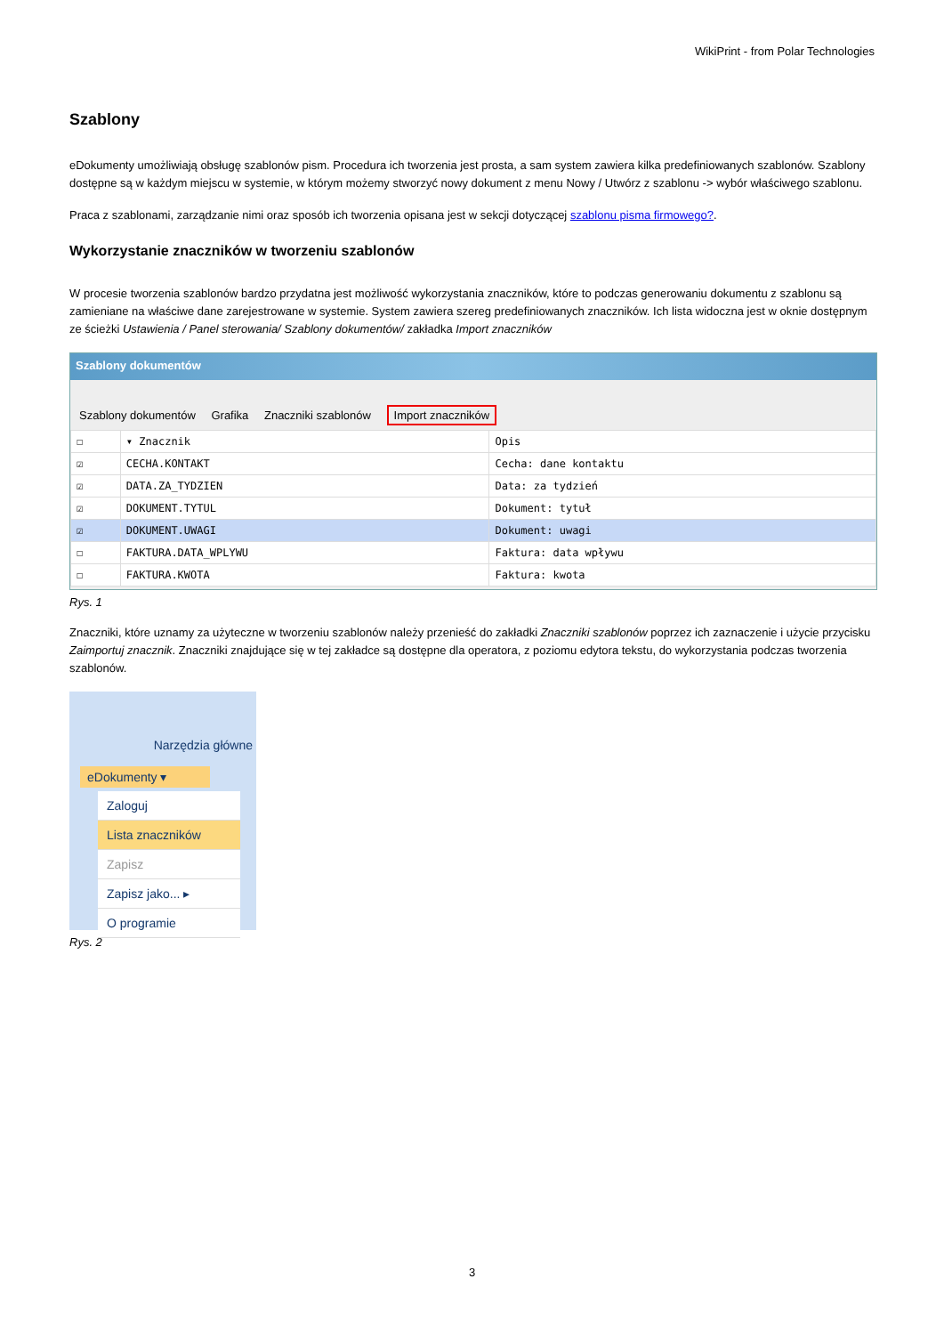WikiPrint - from Polar Technologies
Szablony
eDokumenty umożliwiają obsługę szablonów pism. Procedura ich tworzenia jest prosta, a sam system zawiera kilka predefiniowanych szablonów. Szablony dostępne są w każdym miejscu w systemie, w którym możemy stworzyć nowy dokument z menu Nowy / Utwórz z szablonu -> wybór właściwego szablonu.
Praca z szablonami, zarządzanie nimi oraz sposób ich tworzenia opisana jest w sekcji dotyczącej szablonu pisma firmowego?.
Wykorzystanie znaczników w tworzeniu szablonów
W procesie tworzenia szablonów bardzo przydatna jest możliwość wykorzystania znaczników, które to podczas generowaniu dokumentu z szablonu są zamieniane na właściwe dane zarejestrowane w systemie. System zawiera szereg predefiniowanych znaczników. Ich lista widoczna jest w oknie dostępnym ze ścieżki Ustawienia / Panel sterowania/ Szablony dokumentów/ zakładka Import znaczników
Szablony dokumentów
Szablony dokumentów Grafika Znaczniki szablonów Import znaczników
| ☐ | ▾ Znacznik | Opis |
| --- | --- | --- |
| ☑ | CECHA.KONTAKT | Cecha: dane kontaktu |
| ☑ | DATA.ZA_TYDZIEN | Data: za tydzień |
| ☑ | DOKUMENT.TYTUL | Dokument: tytuł |
| ☑ | DOKUMENT.UWAGI | Dokument: uwagi |
| ☐ | FAKTURA.DATA_WPLYWU | Faktura: data wpływu |
| ☐ | FAKTURA.KWOTA | Faktura: kwota |
Rys. 1
Znaczniki, które uznamy za użyteczne w tworzeniu szablonów należy przenieść do zakładki Znaczniki szablonów poprzez ich zaznaczenie i użycie przycisku Zaimportuj znacznik. Znaczniki znajdujące się w tej zakładce są dostępne dla operatora, z poziomu edytora tekstu, do wykorzystania podczas tworzenia szablonów.
Narzędzia główne
eDokumenty ▾
Zaloguj
Lista znaczników
Zapisz
Zapisz jako... ▸
O programie
Rys. 2
3